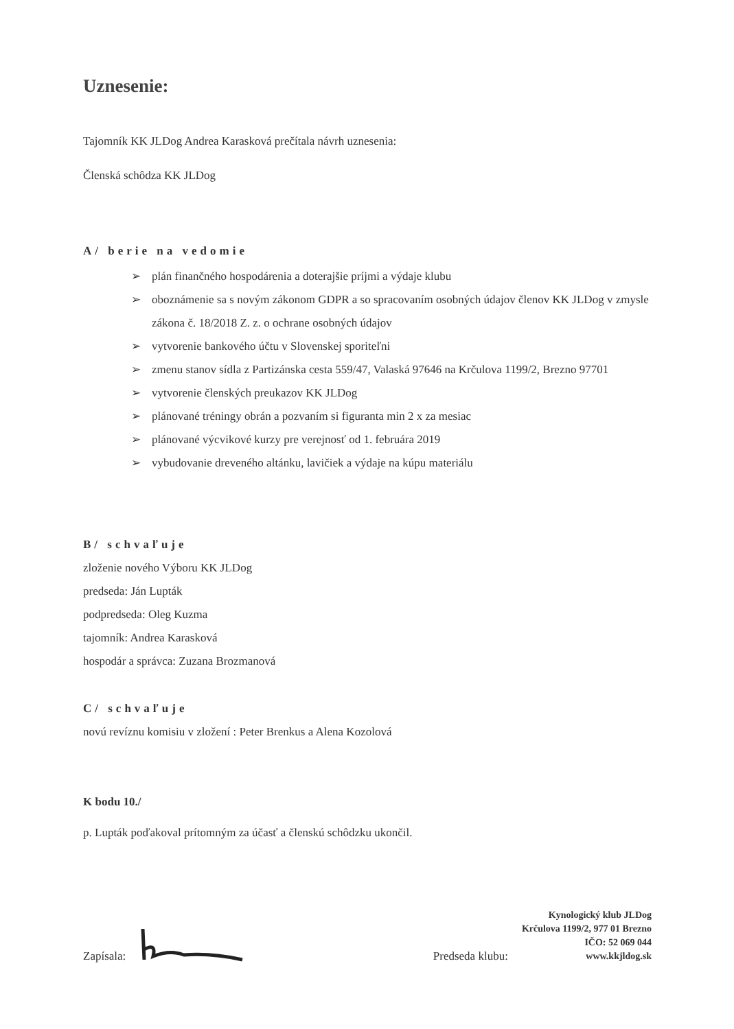Uznesenie:
Tajomník KK JLDog Andrea Karasková prečítala návrh uznesenia:
Členská schôdza KK JLDog
A/ berie na vedomie
➢ plán finančného hospodárenia a doterajšie príjmi a výdaje klubu
➢ oboznámenie sa s novým zákonom GDPR a so spracovaním osobných údajov členov KK JLDog v zmysle zákona č. 18/2018 Z. z. o ochrane osobných údajov
➢ vytvorenie bankového účtu v Slovenskej sporiteľni
➢ zmenu stanov sídla z Partizánska cesta 559/47, Valaská 97646 na Krčulova 1199/2, Brezno 97701
➢ vytvorenie členských preukazov KK JLDog
➢ plánované tréningy obrán a pozvaním si figuranta min 2 x za mesiac
➢ plánované výcvikové kurzy pre verejnosť od 1. februára 2019
➢ vybudovanie dreveného altánku, lavičiek a výdaje na kúpu materiálu
B/ schvaľuje
zloženie nového Výboru KK JLDog
predseda: Ján Lupták
podpredseda: Oleg Kuzma
tajomník: Andrea Karasková
hospodár a správca: Zuzana Brozmanová
C/ schvaľuje
novú revíznu komisiu v zložení : Peter Brenkus a Alena Kozolová
K bodu 10./
p. Lupták poďakoval prítomným za účasť a členskú schôdzku ukončil.
Zapísala:
Predseda klubu:
Kynologický klub JLDog
Krčulova 1199/2, 977 01 Brezno
IČO: 52 069 044
www.kkjldog.sk